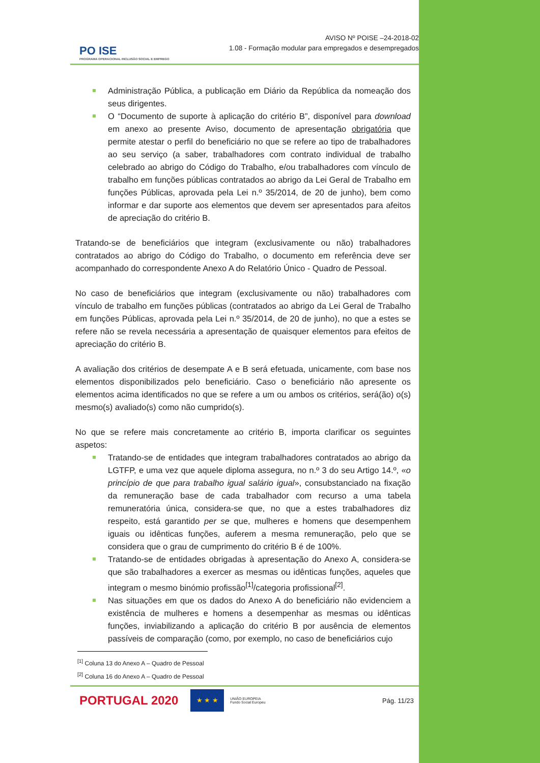PO ISE
PROGRAMA OPERACIONAL INCLUSÃO SOCIAL E EMPREGO
AVISO Nº POISE –24-2018-02
1.08 - Formação modular para empregados e desempregados
Administração Pública, a publicação em Diário da República da nomeação dos seus dirigentes.
O “Documento de suporte à aplicação do critério B”, disponível para download em anexo ao presente Aviso, documento de apresentação obrigatória que permite atestar o perfil do beneficiário no que se refere ao tipo de trabalhadores ao seu serviço (a saber, trabalhadores com contrato individual de trabalho celebrado ao abrigo do Código do Trabalho, e/ou trabalhadores com vínculo de trabalho em funções públicas contratados ao abrigo da Lei Geral de Trabalho em funções Públicas, aprovada pela Lei n.º 35/2014, de 20 de junho), bem como informar e dar suporte aos elementos que devem ser apresentados para afeitos de apreciação do critério B.
Tratando-se de beneficiários que integram (exclusivamente ou não) trabalhadores contratados ao abrigo do Código do Trabalho, o documento em referência deve ser acompanhado do correspondente Anexo A do Relatório Único - Quadro de Pessoal.
No caso de beneficiários que integram (exclusivamente ou não) trabalhadores com vínculo de trabalho em funções públicas (contratados ao abrigo da Lei Geral de Trabalho em funções Públicas, aprovada pela Lei n.º 35/2014, de 20 de junho), no que a estes se refere não se revela necessária a apresentação de quaisquer elementos para efeitos de apreciação do critério B.
A avaliação dos critérios de desempate A e B será efetuada, unicamente, com base nos elementos disponibilizados pelo beneficiário. Caso o beneficiário não apresente os elementos acima identificados no que se refere a um ou ambos os critérios, será(ão) o(s) mesmo(s) avaliado(s) como não cumprido(s).
No que se refere mais concretamente ao critério B, importa clarificar os seguintes aspetos:
Tratando-se de entidades que integram trabalhadores contratados ao abrigo da LGTFP, e uma vez que aquele diploma assegura, no n.º 3 do seu Artigo 14.º, «o princípio de que para trabalho igual salário igual», consubstanciado na fixação da remuneração base de cada trabalhador com recurso a uma tabela remuneratória única, considera-se que, no que a estes trabalhadores diz respeito, está garantido per se que, mulheres e homens que desempenhem iguais ou idênticas funções, auferem a mesma remuneração, pelo que se considera que o grau de cumprimento do critério B é de 100%.
Tratando-se de entidades obrigadas à apresentação do Anexo A, considera-se que são trabalhadores a exercer as mesmas ou idênticas funções, aqueles que integram o mesmo binómio profissão<sup>[1]</sup>/categoria profissional<sup>[2]</sup>.
Nas situações em que os dados do Anexo A do beneficiário não evidenciem a existência de mulheres e homens a desempenhar as mesmas ou idênticas funções, inviabilizando a aplicação do critério B por ausência de elementos passíveis de comparação (como, por exemplo, no caso de beneficiários cujo
<sup>[1]</sup> Coluna 13 do Anexo A – Quadro de Pessoal
<sup>[2]</sup> Coluna 16 do Anexo A – Quadro de Pessoal
PORTUGAL 2020
★ ★ ★
UNIÃO EUROPEIA
Fundo Social Europeu Pág. 11/23